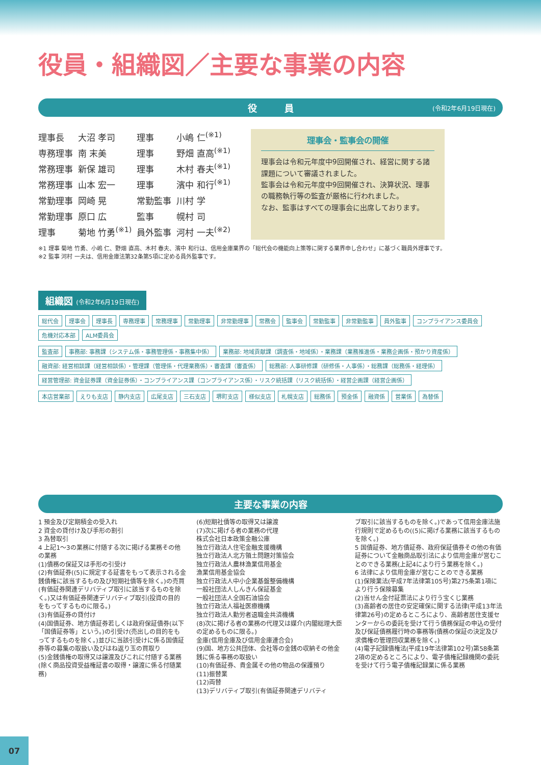役員・組織図／主要な事業の内容
役　　　員 (令和2年6月19日現在)
| 理事長 | 大沼 孝司 | 理事 | 小嶋 仁<sup>(※1)</sup> |
| 専務理事 | 南 末美 | 理事 | 野畑 直高<sup>(※1)</sup> |
| 常務理事 | 新保 雄司 | 理事 | 木村 春夫<sup>(※1)</sup> |
| 常務理事 | 山本 宏一 | 理事 | 濱中 和行<sup>(※1)</sup> |
| 常勤理事 | 岡崎 晃 | 常勤監事 | 川村 学 |
| 常勤理事 | 原口 広 | 監事 | 幌村 司 |
| 理事 | 菊地 竹勇<sup>(※1)</sup> | 員外監事 | 河村 一夫<sup>(※2)</sup> |
理事会・監事会の開催
理事会は令和元年度中9回開催され、経営に関する諸課題について審議されました。
監事会は令和元年度中9回開催され、決算状況、理事の職務執行等の監査が厳格に行われました。
なお、監事はすべての理事会に出席しております。
※1 理事 菊地 竹勇、小嶋 仁、野畑 直高、木村 春夫、濱中 和行は、信用金庫業界の「総代会の機能向上策等に関する業界申し合わせ」に基づく職員外理事です。
※2 監事 河村 一夫は、信用金庫法第32条第5項に定める員外監事です。
組織図 (令和2年6月19日現在)
総代会 理事会 理事長 専務理事 常務理事 常勤理事 非常勤理事 常務会 監事会 常勤監事 非常勤監事 員外監事 コンプライアンス委員会 危機対応本部 ALM委員会
監査部 事務部: 事務課（システム係・事務管理係・事務集中係） 業務部: 地域貢献課（調査係・地域係）・業務課（業務推進係・業務企画係・預かり資産係） 融資部: 経営相談課（経営相談係）・管理課（管理係・代理業務係）・審査課（審査係） 総務部: 人事研修課（研修係・人事係）・総務課（総務係・経理係） 経営管理部: 資金証券課（資金証券係）・コンプライアンス課（コンプライアンス係）・リスク統括課（リスク統括係）・経営企画課（経営企画係）
本店営業部 えりも支店 静内支店 広尾支店 三石支店 堺町支店 様似支店 札幌支店 総務係 預金係 融資係 営業係 為替係
主要な事業の内容
1 預金及び定期積金の受入れ
2 資金の貸付け及び手形の割引
3 為替取引
4 上記1〜3の業務に付随する次に掲げる業務その他の業務
(1)債務の保証又は手形の引受け
(2)有価証券((5)に規定する証書をもって表示される金銭債権に該当するもの及び短期社債等を除く。)の売買(有価証券関連デリバティブ取引に該当するものを除く。)又は有価証券関連デリバティブ取引(投資の目的をもってするものに限る。)
(3)有価証券の貸付け
(4)国債証券、地方債証券若しくは政府保証債券(以下「国債証券等」という。)の引受け(売出しの目的をもってするものを除く。)並びに当該引受けに係る国債証券等の募集の取扱い及びはね返り玉の買取り
(5)金銭債権の取得又は譲渡及びこれに付随する業務(除く商品投資受益権証書の取得・譲渡に係る付随業務)
(6)短期社債等の取得又は譲渡
(7)次に掲げる者の業務の代理
株式会社日本政策金融公庫
独立行政法人住宅金融支援機構
独立行政法人北方領土問題対策協会
独立行政法人農林漁業信用基金
漁業信用基金協会
独立行政法人中小企業基盤整備機構
一般社団法人しんきん保証基金
一般社団法人全国石油協会
独立行政法人福祉医療機構
独立行政法人勤労者退職金共済機構
(8)次に掲げる者の業務の代理又は媒介(内閣総理大臣の定めるものに限る。)
金庫(信用金庫及び信用金庫連合会)
(9)国、地方公共団体、会社等の金銭の収納その他金銭に係る事務の取扱い
(10)有価証券、貴金属その他の物品の保護預り
(11)振替業
(12)両替
(13)デリバティブ取引(有価証券関連デリバティ
ブ取引に該当するものを除く。)であって信用金庫法施行規則で定めるもの((5)に掲げる業務に該当するものを除く。)
5 国債証券、地方債証券、政府保証債券その他の有価証券について金融商品取引法により信用金庫が営むことのできる業務(上記4により行う業務を除く。)
6 法律により信用金庫が営むことのできる業務
(1)保険業法(平成7年法律第105号)第275条第1項により行う保険募集
(2)当せん金付証票法により行う宝くじ業務
(3)高齢者の居住の安定確保に関する法律(平成13年法律第26号)の定めるところにより、高齢者居住支援センターからの委託を受けて行う債務保証の申込の受付及び保証債務履行時の事務等(債務の保証の決定及び求償権の管理回収業務を除く。)
(4)電子記録債権法(平成19年法律第102号)第58条第2項の定めるところにより、電子債権記録機関の委託を受けて行う電子債権記録業に係る業務
07